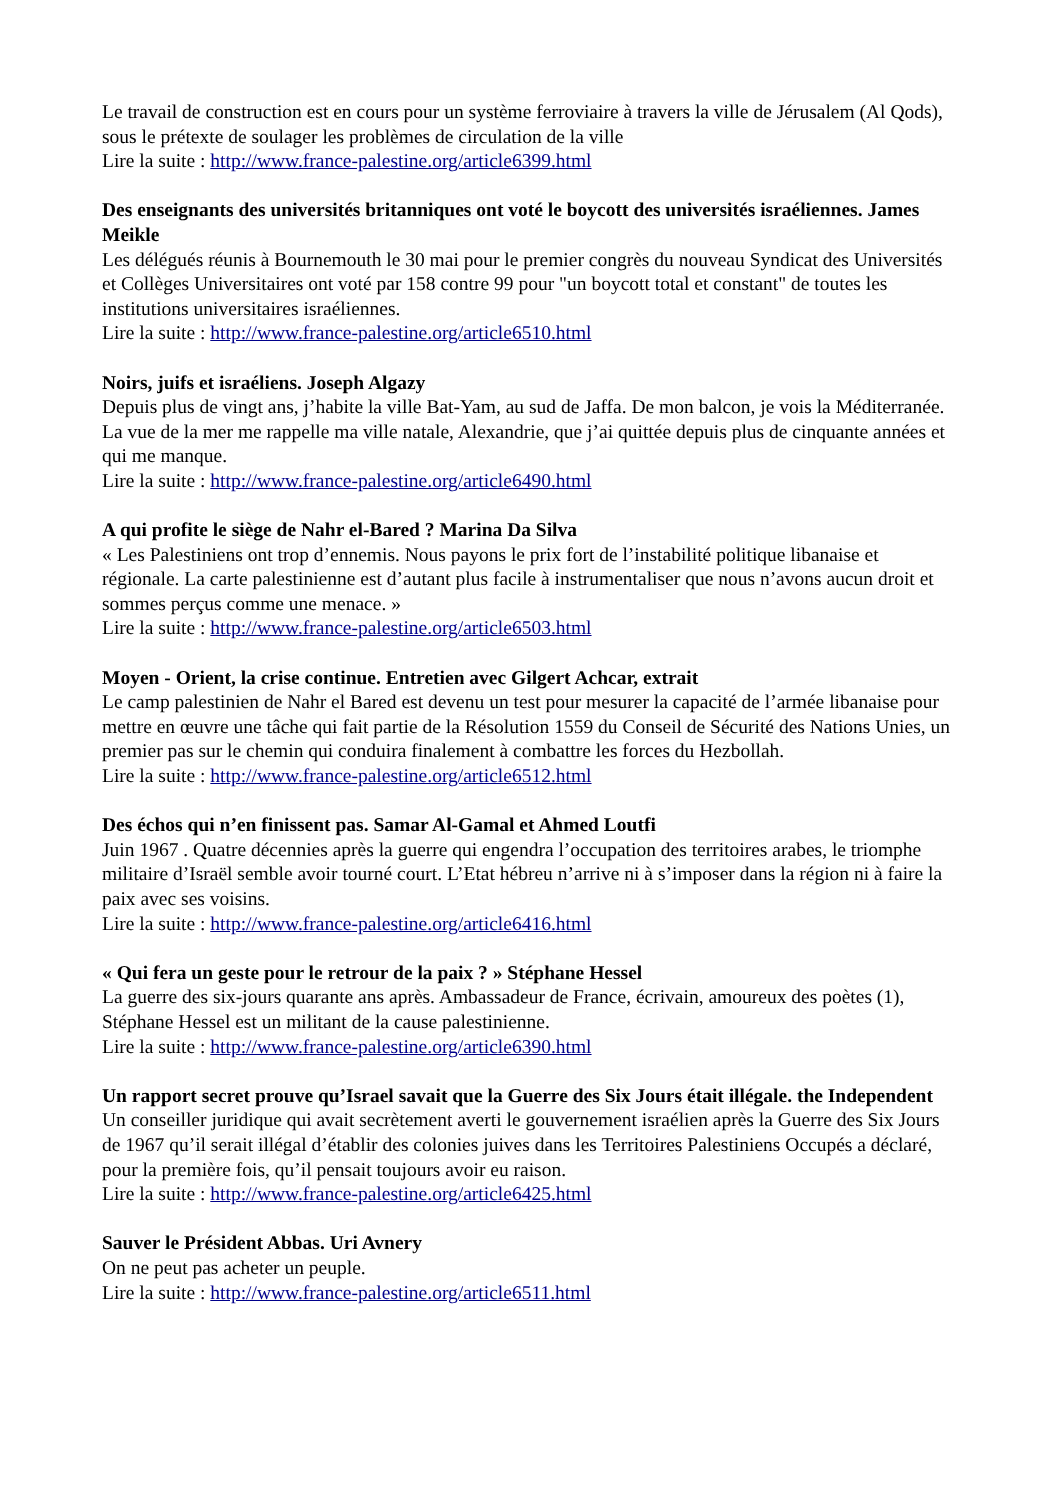Le travail de construction est en cours pour un système ferroviaire à travers la ville de Jérusalem (Al Qods), sous le prétexte de soulager les problèmes de circulation de la ville
Lire la suite : http://www.france-palestine.org/article6399.html
Des enseignants des universités britanniques ont voté le boycott des universités israéliennes. James Meikle
Les délégués réunis à Bournemouth le 30 mai pour le premier congrès du nouveau Syndicat des Universités et Collèges Universitaires ont voté par 158 contre 99 pour "un boycott total et constant" de toutes les institutions universitaires israéliennes.
Lire la suite : http://www.france-palestine.org/article6510.html
Noirs, juifs et israéliens. Joseph Algazy
Depuis plus de vingt ans, j’habite la ville Bat-Yam, au sud de Jaffa. De mon balcon, je vois la Méditerranée. La vue de la mer me rappelle ma ville natale, Alexandrie, que j’ai quittée depuis plus de cinquante années et qui me manque.
Lire la suite : http://www.france-palestine.org/article6490.html
A qui profite le siège de Nahr el-Bared ? Marina Da Silva
« Les Palestiniens ont trop d’ennemis. Nous payons le prix fort de l’instabilité politique libanaise et régionale. La carte palestinienne est d’autant plus facile à instrumentaliser que nous n’avons aucun droit et sommes perçus comme une menace. »
Lire la suite : http://www.france-palestine.org/article6503.html
Moyen - Orient, la crise continue. Entretien avec Gilgert Achcar, extrait
Le camp palestinien de Nahr el Bared est devenu un test pour mesurer la capacité de l’armée libanaise pour mettre en œuvre une tâche qui fait partie de la Résolution 1559 du Conseil de Sécurité des Nations Unies, un premier pas sur le chemin qui conduira finalement à combattre les forces du Hezbollah.
Lire la suite : http://www.france-palestine.org/article6512.html
Des échos qui n’en finissent pas. Samar Al-Gamal et Ahmed Loutfi
Juin 1967 . Quatre décennies après la guerre qui engendra l’occupation des territoires arabes, le triomphe militaire d’Israël semble avoir tourné court. L’Etat hébreu n’arrive ni à s’imposer dans la région ni à faire la paix avec ses voisins.
Lire la suite : http://www.france-palestine.org/article6416.html
« Qui fera un geste pour le retrour de la paix ? » Stéphane Hessel
La guerre des six-jours quarante ans après. Ambassadeur de France, écrivain, amoureux des poètes (1), Stéphane Hessel est un militant de la cause palestinienne.
Lire la suite : http://www.france-palestine.org/article6390.html
Un rapport secret prouve qu’Israel savait que la Guerre des Six Jours était illégale. the Independent
Un conseiller juridique qui avait secrètement averti le gouvernement israélien après la Guerre des Six Jours de 1967 qu’il serait illégal d’établir des colonies juives dans les Territoires Palestiniens Occupés a déclaré, pour la première fois, qu’il pensait toujours avoir eu raison.
Lire la suite : http://www.france-palestine.org/article6425.html
Sauver le Président Abbas. Uri Avnery
On ne peut pas acheter un peuple.
Lire la suite : http://www.france-palestine.org/article6511.html